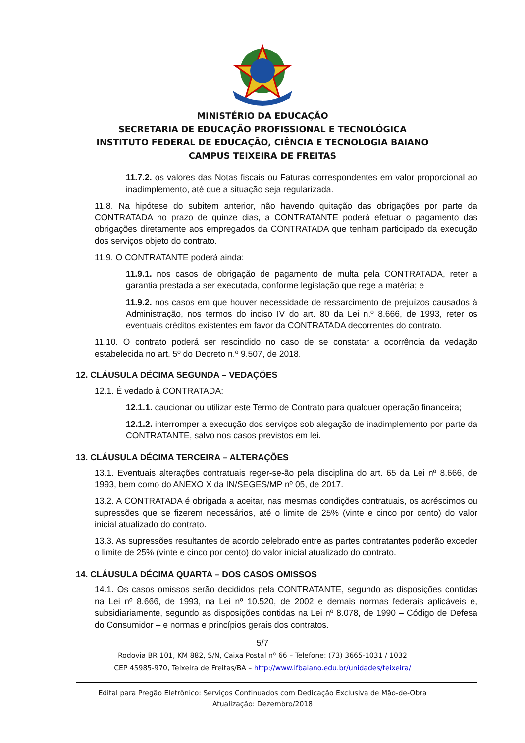MINISTÉRIO DA EDUCAÇÃO
SECRETARIA DE EDUCAÇÃO PROFISSIONAL E TECNOLÓGICA
INSTITUTO FEDERAL DE EDUCAÇÃO, CIÊNCIA E TECNOLOGIA BAIANO
CAMPUS TEIXEIRA DE FREITAS
11.7.2. os valores das Notas fiscais ou Faturas correspondentes em valor proporcional ao inadimplemento, até que a situação seja regularizada.
11.8. Na hipótese do subitem anterior, não havendo quitação das obrigações por parte da CONTRATADA no prazo de quinze dias, a CONTRATANTE poderá efetuar o pagamento das obrigações diretamente aos empregados da CONTRATADA que tenham participado da execução dos serviços objeto do contrato.
11.9. O CONTRATANTE poderá ainda:
11.9.1. nos casos de obrigação de pagamento de multa pela CONTRATADA, reter a garantia prestada a ser executada, conforme legislação que rege a matéria; e
11.9.2. nos casos em que houver necessidade de ressarcimento de prejuízos causados à Administração, nos termos do inciso IV do art. 80 da Lei n.º 8.666, de 1993, reter os eventuais créditos existentes em favor da CONTRATADA decorrentes do contrato.
11.10. O contrato poderá ser rescindido no caso de se constatar a ocorrência da vedação estabelecida no art. 5º do Decreto n.º 9.507, de 2018.
12. CLÁUSULA DÉCIMA SEGUNDA – VEDAÇÕES
12.1. É vedado à CONTRATADA:
12.1.1. caucionar ou utilizar este Termo de Contrato para qualquer operação financeira;
12.1.2. interromper a execução dos serviços sob alegação de inadimplemento por parte da CONTRATANTE, salvo nos casos previstos em lei.
13. CLÁUSULA DÉCIMA TERCEIRA – ALTERAÇÕES
13.1. Eventuais alterações contratuais reger-se-ão pela disciplina do art. 65 da Lei nº 8.666, de 1993, bem como do ANEXO X da IN/SEGES/MP nº 05, de 2017.
13.2. A CONTRATADA é obrigada a aceitar, nas mesmas condições contratuais, os acréscimos ou supressões que se fizerem necessários, até o limite de 25% (vinte e cinco por cento) do valor inicial atualizado do contrato.
13.3. As supressões resultantes de acordo celebrado entre as partes contratantes poderão exceder o limite de 25% (vinte e cinco por cento) do valor inicial atualizado do contrato.
14. CLÁUSULA DÉCIMA QUARTA – DOS CASOS OMISSOS
14.1. Os casos omissos serão decididos pela CONTRATANTE, segundo as disposições contidas na Lei nº 8.666, de 1993, na Lei nº 10.520, de 2002 e demais normas federais aplicáveis e, subsidiariamente, segundo as disposições contidas na Lei nº 8.078, de 1990 – Código de Defesa do Consumidor – e normas e princípios gerais dos contratos.
5/7
Rodovia BR 101, KM 882, S/N, Caixa Postal nº 66 – Telefone: (73) 3665-1031 / 1032
CEP 45985-970, Teixeira de Freitas/BA – http://www.ifbaiano.edu.br/unidades/teixeira/
Edital para Pregão Eletrônico: Serviços Continuados com Dedicação Exclusiva de Mão-de-Obra
Atualização: Dezembro/2018